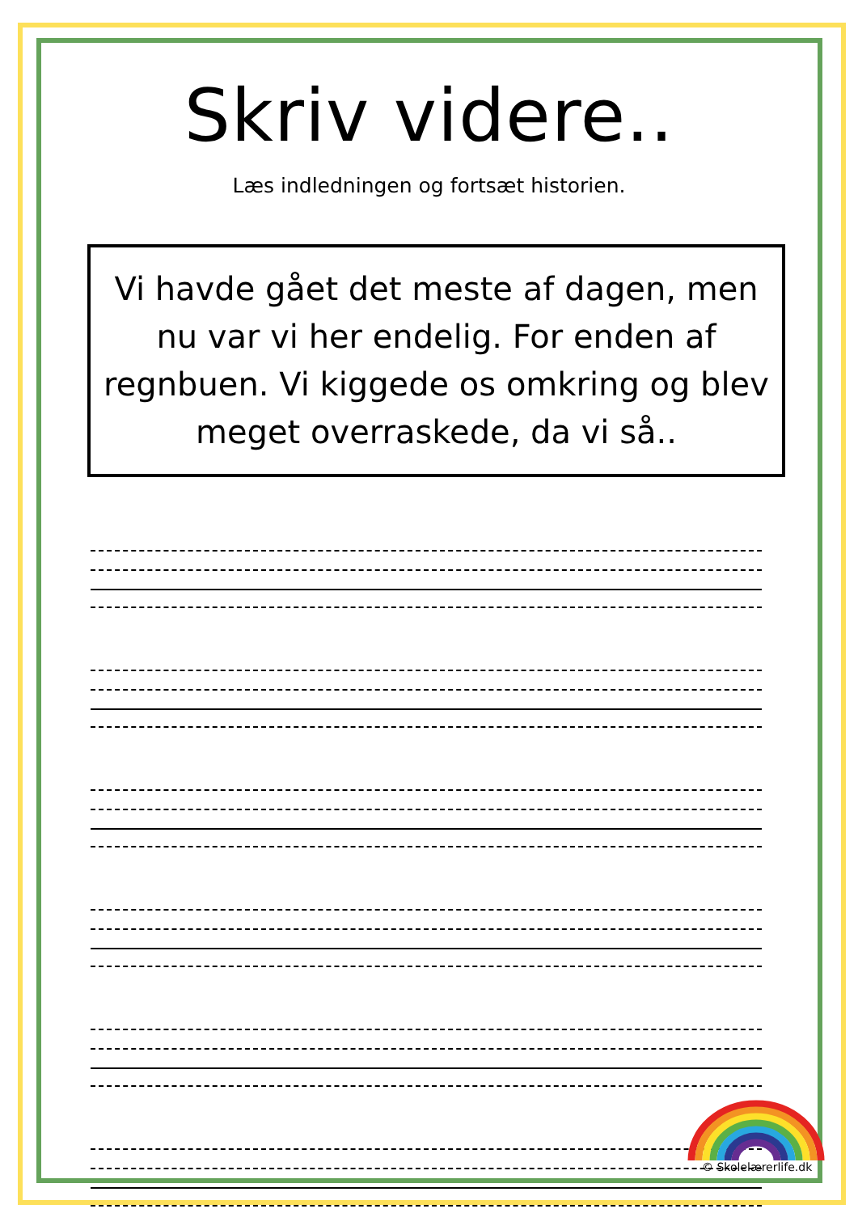Skriv videre..
Læs indledningen og fortsæt historien.
Vi havde gået det meste af dagen, men nu var vi her endelig. For enden af regnbuen. Vi kiggede os omkring og blev meget overraskede, da vi så..
© Skolelærerlife.dk